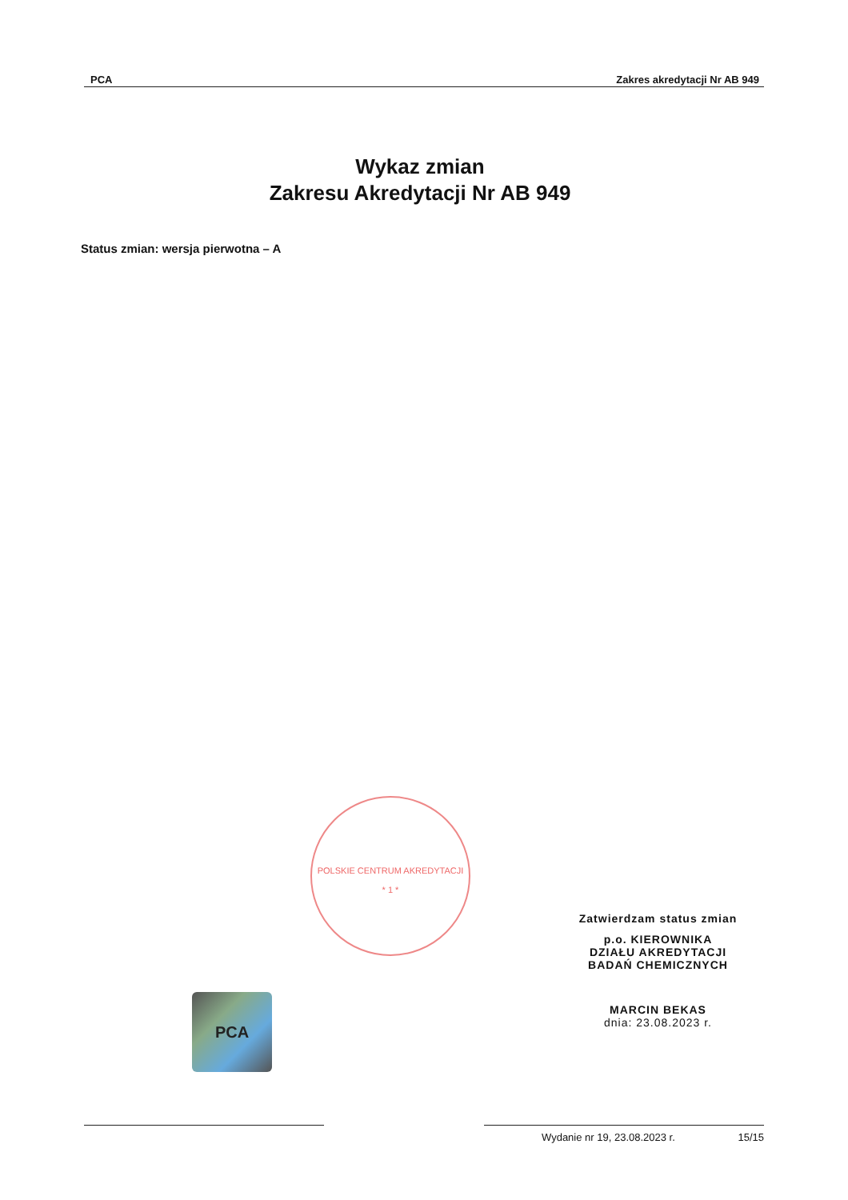PCA Zakres akredytacji Nr AB 949
Wykaz zmian
Zakresu Akredytacji Nr AB 949
Status zmian: wersja pierwotna – A
POLSKIE CENTRUM AKREDYTACJI
* 1 *
PCA
Zatwierdzam status zmian
p.o. KIEROWNIKA
DZIAŁU AKREDYTACJI
BADAŃ CHEMICZNYCH
MARCIN BEKAS
dnia: 23.08.2023 r.
Wydanie nr 19, 23.08.2023 r. 15/15